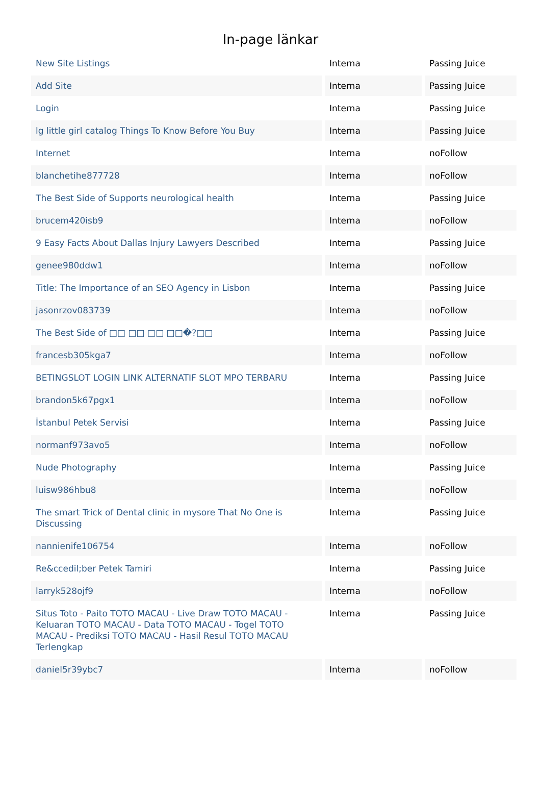In-page länkar
| New Site Listings | Interna | Passing Juice |
| Add Site | Interna | Passing Juice |
| Login | Interna | Passing Juice |
| lg little girl catalog Things To Know Before You Buy | Interna | Passing Juice |
| Internet | Interna | noFollow |
| blanchetihe877728 | Interna | noFollow |
| The Best Side of Supports neurological health | Interna | Passing Juice |
| brucem420isb9 | Interna | noFollow |
| 9 Easy Facts About Dallas Injury Lawyers Described | Interna | Passing Juice |
| genee980ddw1 | Interna | noFollow |
| Title: The Importance of an SEO Agency in Lisbon | Interna | Passing Juice |
| jasonrzov083739 | Interna | noFollow |
| The Best Side of □□ □□ □□ □□�?□□ | Interna | Passing Juice |
| francesb305kga7 | Interna | noFollow |
| BETINGSLOT LOGIN LINK ALTERNATIF SLOT MPO TERBARU | Interna | Passing Juice |
| brandon5k67pgx1 | Interna | noFollow |
| İstanbul Petek Servisi | Interna | Passing Juice |
| normanf973avo5 | Interna | noFollow |
| Nude Photography | Interna | Passing Juice |
| luisw986hbu8 | Interna | noFollow |
| The smart Trick of Dental clinic in mysore That No One is Discussing | Interna | Passing Juice |
| nannienife106754 | Interna | noFollow |
| Re&ccedil;ber Petek Tamiri | Interna | Passing Juice |
| larryk528ojf9 | Interna | noFollow |
| Situs Toto - Paito TOTO MACAU - Live Draw TOTO MACAU - Keluaran TOTO MACAU - Data TOTO MACAU - Togel TOTO MACAU - Prediksi TOTO MACAU - Hasil Resul TOTO MACAU Terlengkap | Interna | Passing Juice |
| daniel5r39ybc7 | Interna | noFollow |